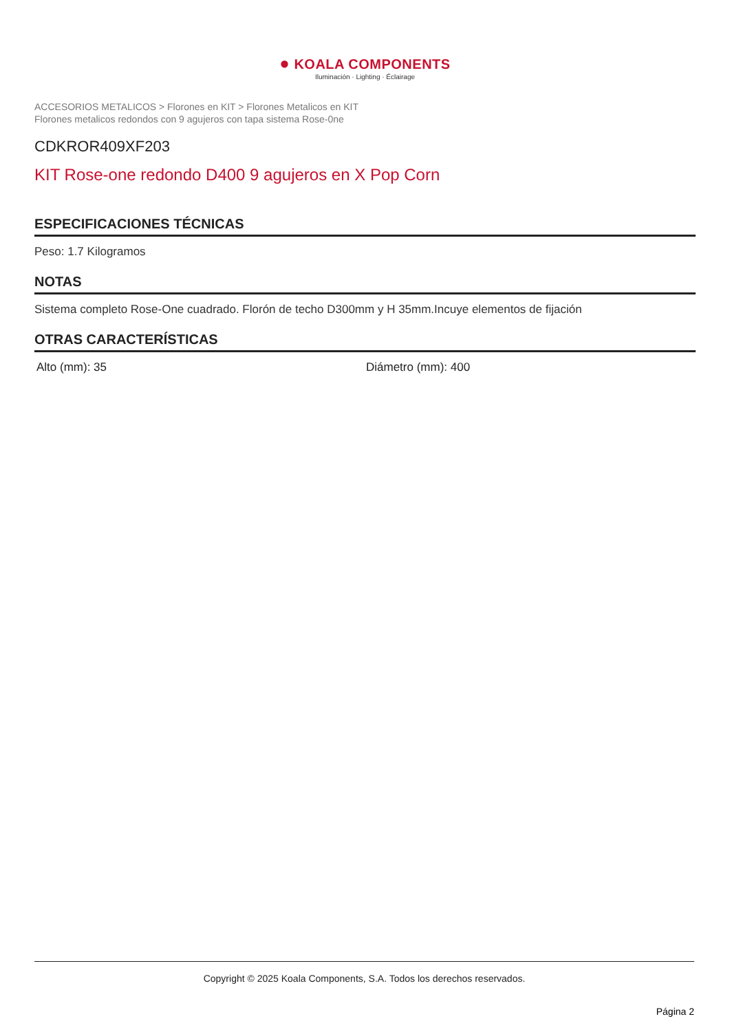● KOALA COMPONENTS
Iluminación · Lighting · Éclairage
ACCESORIOS METALICOS > Florones en KIT > Florones Metalicos en KIT
Florones metalicos redondos con 9 agujeros con tapa sistema Rose-0ne
CDKROR409XF203
KIT Rose-one redondo D400 9 agujeros en X Pop Corn
ESPECIFICACIONES TÉCNICAS
Peso: 1.7 Kilogramos
NOTAS
Sistema completo Rose-One cuadrado. Florón de techo D300mm y H 35mm.Incuye elementos de fijación
OTRAS CARACTERÍSTICAS
Alto (mm): 35 Diámetro (mm): 400
Copyright © 2025 Koala Components, S.A. Todos los derechos reservados.
Página 2